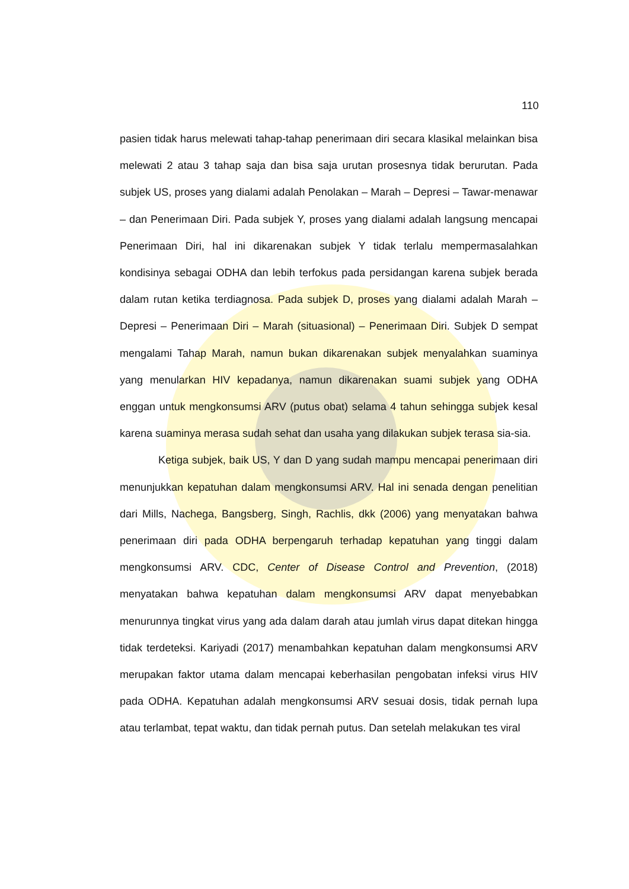110
pasien tidak harus melewati tahap-tahap penerimaan diri secara klasikal melainkan bisa melewati 2 atau 3 tahap saja dan bisa saja urutan prosesnya tidak berurutan. Pada subjek US, proses yang dialami adalah Penolakan – Marah – Depresi – Tawar-menawar – dan Penerimaan Diri. Pada subjek Y, proses yang dialami adalah langsung mencapai Penerimaan Diri, hal ini dikarenakan subjek Y tidak terlalu mempermasalahkan kondisinya sebagai ODHA dan lebih terfokus pada persidangan karena subjek berada dalam rutan ketika terdiagnosa. Pada subjek D, proses yang dialami adalah Marah – Depresi – Penerimaan Diri – Marah (situasional) – Penerimaan Diri. Subjek D sempat mengalami Tahap Marah, namun bukan dikarenakan subjek menyalahkan suaminya yang menularkan HIV kepadanya, namun dikarenakan suami subjek yang ODHA enggan untuk mengkonsumsi ARV (putus obat) selama 4 tahun sehingga subjek kesal karena suaminya merasa sudah sehat dan usaha yang dilakukan subjek terasa sia-sia.
Ketiga subjek, baik US, Y dan D yang sudah mampu mencapai penerimaan diri menunjukkan kepatuhan dalam mengkonsumsi ARV. Hal ini senada dengan penelitian dari Mills, Nachega, Bangsberg, Singh, Rachlis, dkk (2006) yang menyatakan bahwa penerimaan diri pada ODHA berpengaruh terhadap kepatuhan yang tinggi dalam mengkonsumsi ARV. CDC, Center of Disease Control and Prevention, (2018) menyatakan bahwa kepatuhan dalam mengkonsumsi ARV dapat menyebabkan menurunnya tingkat virus yang ada dalam darah atau jumlah virus dapat ditekan hingga tidak terdeteksi. Kariyadi (2017) menambahkan kepatuhan dalam mengkonsumsi ARV merupakan faktor utama dalam mencapai keberhasilan pengobatan infeksi virus HIV pada ODHA. Kepatuhan adalah mengkonsumsi ARV sesuai dosis, tidak pernah lupa atau terlambat, tepat waktu, dan tidak pernah putus. Dan setelah melakukan tes viral